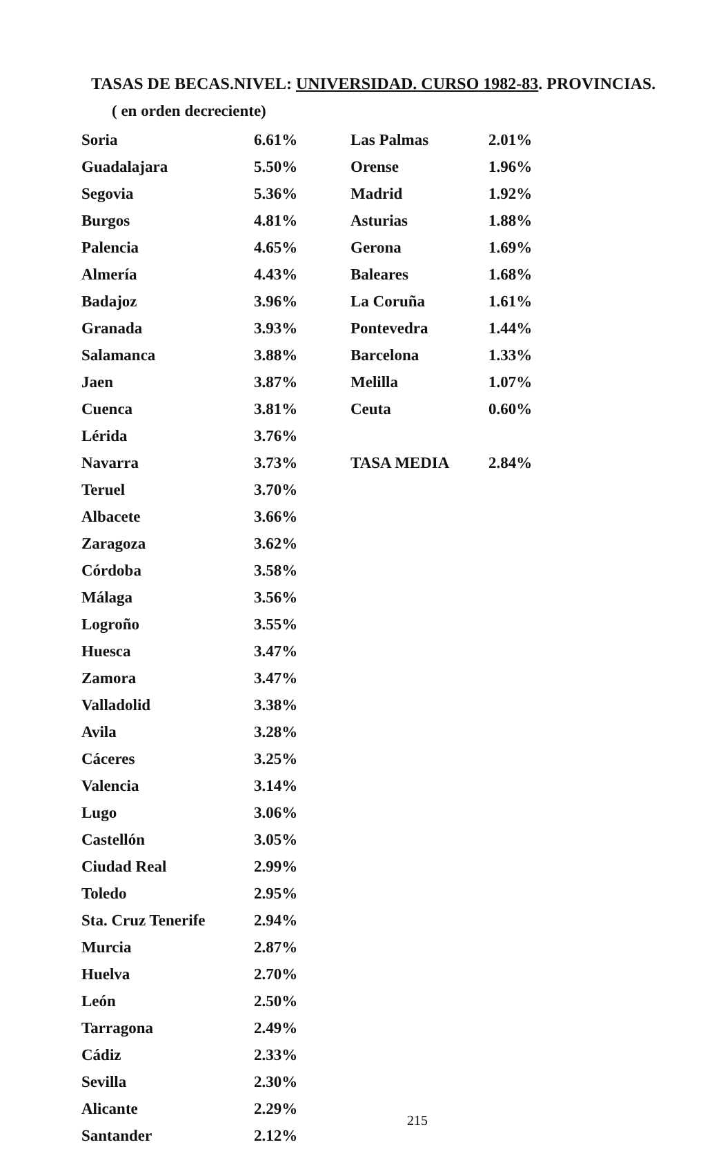TASAS DE BECAS.NIVEL: UNIVERSIDAD. CURSO 1982-83. PROVINCIAS.
( en orden decreciente)
| Soria | 6.61% |
| Guadalajara | 5.50% |
| Segovia | 5.36% |
| Burgos | 4.81% |
| Palencia | 4.65% |
| Almería | 4.43% |
| Badajoz | 3.96% |
| Granada | 3.93% |
| Salamanca | 3.88% |
| Jaen | 3.87% |
| Cuenca | 3.81% |
| Lérida | 3.76% |
| Navarra | 3.73% |
| Teruel | 3.70% |
| Albacete | 3.66% |
| Zaragoza | 3.62% |
| Córdoba | 3.58% |
| Málaga | 3.56% |
| Logroño | 3.55% |
| Huesca | 3.47% |
| Zamora | 3.47% |
| Valladolid | 3.38% |
| Avila | 3.28% |
| Cáceres | 3.25% |
| Valencia | 3.14% |
| Lugo | 3.06% |
| Castellón | 3.05% |
| Ciudad Real | 2.99% |
| Toledo | 2.95% |
| Sta. Cruz Tenerife | 2.94% |
| Murcia | 2.87% |
| Huelva | 2.70% |
| León | 2.50% |
| Tarragona | 2.49% |
| Cádiz | 2.33% |
| Sevilla | 2.30% |
| Alicante | 2.29% |
| Santander | 2.12% |
| Las Palmas | 2.01% |
| Orense | 1.96% |
| Madrid | 1.92% |
| Asturias | 1.88% |
| Gerona | 1.69% |
| Baleares | 1.68% |
| La Coruña | 1.61% |
| Pontevedra | 1.44% |
| Barcelona | 1.33% |
| Melilla | 1.07% |
| Ceuta | 0.60% |
| TASA MEDIA | 2.84% |
215